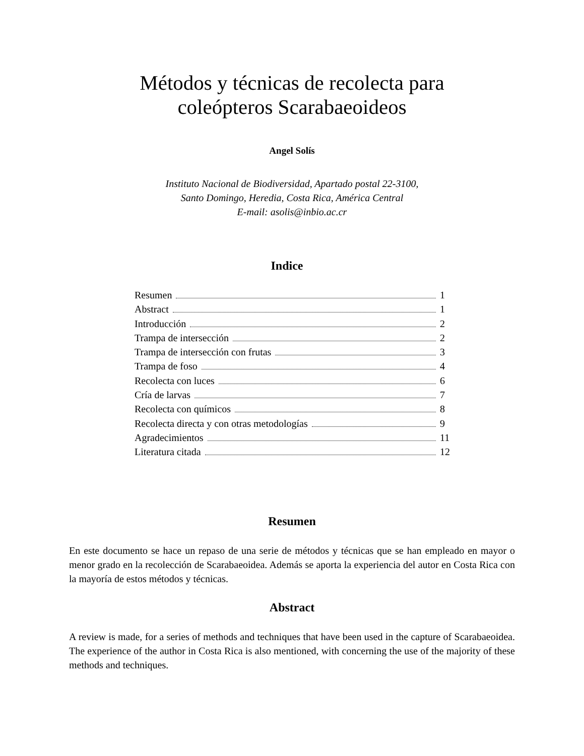Métodos y técnicas de recolecta para
coleópteros Scarabaeoideos
Angel Solís
Instituto Nacional de Biodiversidad, Apartado postal 22-3100,
Santo Domingo, Heredia, Costa Rica, América Central
E-mail: asolis@inbio.ac.cr
Indice
Resumen 1
Abstract 1
Introducción 2
Trampa de intersección 2
Trampa de intersección con frutas 3
Trampa de foso 4
Recolecta con luces 6
Cría de larvas 7
Recolecta con químicos 8
Recolecta directa y con otras metodologías 9
Agradecimientos 11
Literatura citada 12
Resumen
En este documento se hace un repaso de una serie de métodos y técnicas que se han empleado en mayor o menor grado en la recolección de Scarabaeoidea. Además se aporta la experiencia del autor en Costa Rica con la mayoría de estos métodos y técnicas.
Abstract
A review is made, for a series of methods and techniques that have been used in the capture of Scarabaeoidea. The experience of the author in Costa Rica is also mentioned, with concerning the use of the majority of these methods and techniques.